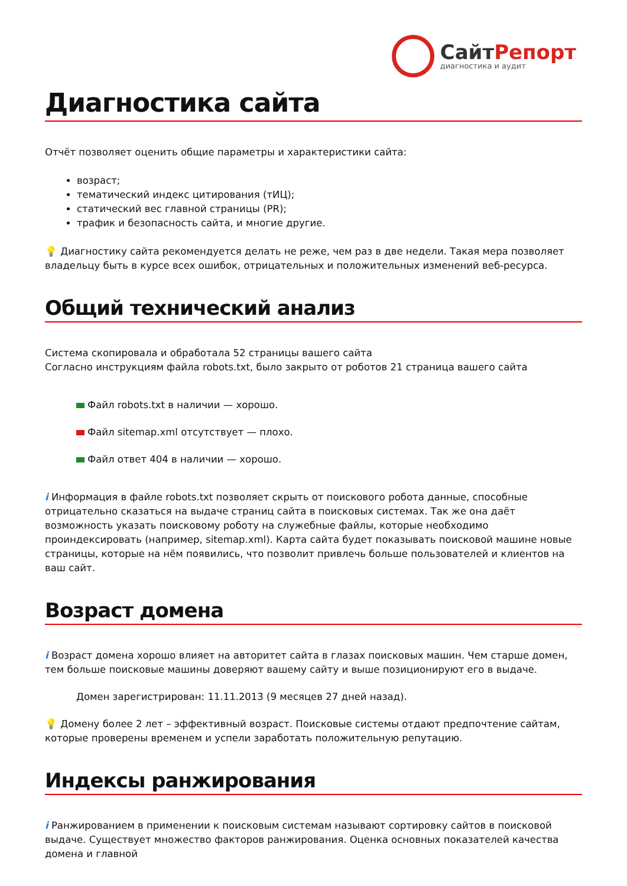СайтРепорт
диагностика и аудит
Диагностика сайта
Отчёт позволяет оценить общие параметры и характеристики сайта:
возраст;
тематический индекс цитирования (тИЦ);
статический вес главной страницы (PR);
трафик и безопасность сайта, и многие другие.
💡 Диагностику сайта рекомендуется делать не реже, чем раз в две недели. Такая мера позволяет владельцу быть в курсе всех ошибок, отрицательных и положительных изменений веб-ресурса.
Общий технический анализ
Система скопировала и обработала 52 страницы вашего сайта
Согласно инструкциям файла robots.txt, было закрыто от роботов 21 страница вашего сайта
Файл robots.txt в наличии — хорошо.
Файл sitemap.xml отсутствует — плохо.
Файл ответ 404 в наличии — хорошо.
i Информация в файле robots.txt позволяет скрыть от поискового робота данные, способные отрицательно сказаться на выдаче страниц сайта в поисковых системах. Так же она даёт возможность указать поисковому роботу на служебные файлы, которые необходимо проиндексировать (например, sitemap.xml). Карта сайта будет показывать поисковой машине новые страницы, которые на нём появились, что позволит привлечь больше пользователей и клиентов на ваш сайт.
Возраст домена
i Возраст домена хорошо влияет на авторитет сайта в глазах поисковых машин. Чем старше домен, тем больше поисковые машины доверяют вашему сайту и выше позиционируют его в выдаче.
Домен зарегистрирован: 11.11.2013 (9 месяцев 27 дней назад).
💡 Домену более 2 лет – эффективный возраст. Поисковые системы отдают предпочтение сайтам, которые проверены временем и успели заработать положительную репутацию.
Индексы ранжирования
i Ранжированием в применении к поисковым системам называют сортировку сайтов в поисковой выдаче. Существует множество факторов ранжирования. Оценка основных показателей качества домена и главной